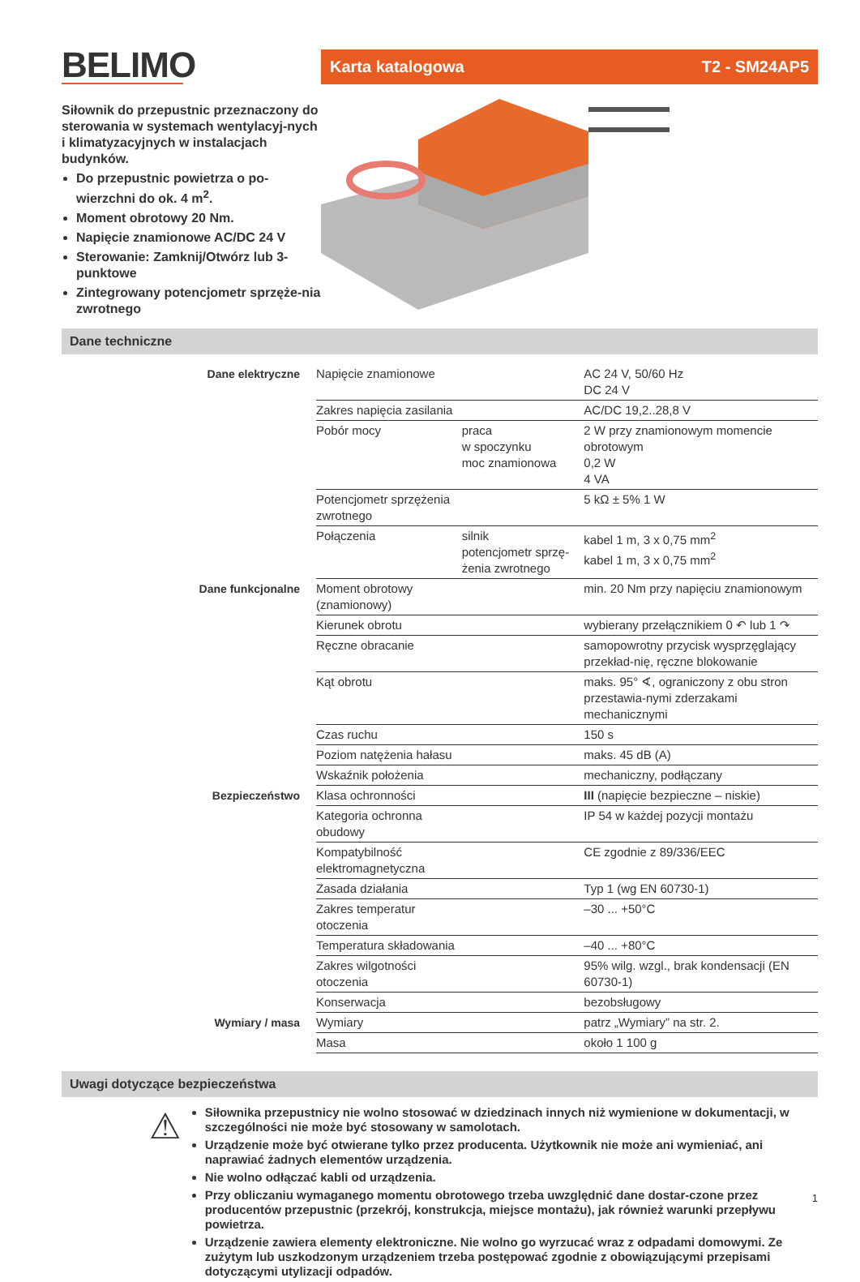BELIMO
Siłownik do przepustnic przeznaczony do sterowania w systemach wentylacyj-nych i klimatyzacyjnych w instalacjach budynków.
Do przepustnic powietrza o po-wierzchni do ok. 4 m<sup>2</sup>.
Moment obrotowy 20 Nm.
Napięcie znamionowe AC/DC 24 V
Sterowanie: Zamknij/Otwórz lub 3-punktowe
Zintegrowany potencjometr sprzęże-nia zwrotnego
Karta katalogowa T2 - SM24AP5
Dane techniczne
| Dane elektryczne | Napięcie znamionowe | | AC 24 V, 50/60 Hz DC 24 V |
| | Zakres napięcia zasilania | | AC/DC 19,2..28,8 V |
| | Pobór mocy | praca w spoczynku moc znamionowa | 2 W przy znamionowym momencie obrotowym 0,2 W 4 VA |
| | Potencjometr sprzężenia zwrotnego | | 5 kΩ ± 5% 1 W |
| | Połączenia | silnik potencjometr sprzę-żenia zwrotnego | kabel 1 m, 3 x 0,75 mm<sup>2</sup> kabel 1 m, 3 x 0,75 mm<sup>2</sup> |
| Dane funkcjonalne | Moment obrotowy (znamionowy) | | min. 20 Nm przy napięciu znamionowym |
| | Kierunek obrotu | | wybierany przełącznikiem 0 ↶ lub 1 ↷ |
| | Ręczne obracanie | | samopowrotny przycisk wysprzęglający przekład-nię, ręczne blokowanie |
| | Kąt obrotu | | maks. 95° ∢, ograniczony z obu stron przestawia-nymi zderzakami mechanicznymi |
| | Czas ruchu | | 150 s |
| | Poziom natężenia hałasu | | maks. 45 dB (A) |
| | Wskaźnik położenia | | mechaniczny, podłączany |
| Bezpieczeństwo | Klasa ochronności | | III (napięcie bezpieczne – niskie) |
| | Kategoria ochronna obudowy | | IP 54 w każdej pozycji montażu |
| | Kompatybilność elektromagnetyczna | | CE zgodnie z 89/336/EEC |
| | Zasada działania | | Typ 1 (wg EN 60730-1) |
| | Zakres temperatur otoczenia | | –30 ... +50°C |
| | Temperatura składowania | | –40 ... +80°C |
| | Zakres wilgotności otoczenia | | 95% wilg. wzgl., brak kondensacji (EN 60730-1) |
| | Konserwacja | | bezobsługowy |
| Wymiary / masa | Wymiary | | patrz „Wymiary” na str. 2. |
| | Masa | | około 1 100 g |
Uwagi dotyczące bezpieczeństwa
⚠
Siłownika przepustnicy nie wolno stosować w dziedzinach innych niż wymienione w dokumentacji, w szczególności nie może być stosowany w samolotach.
Urządzenie może być otwierane tylko przez producenta. Użytkownik nie może ani wymieniać, ani naprawiać żadnych elementów urządzenia.
Nie wolno odłączać kabli od urządzenia.
Przy obliczaniu wymaganego momentu obrotowego trzeba uwzględnić dane dostar-czone przez producentów przepustnic (przekrój, konstrukcja, miejsce montażu), jak również warunki przepływu powietrza.
Urządzenie zawiera elementy elektroniczne. Nie wolno go wyrzucać wraz z odpadami domowymi. Ze zużytym lub uszkodzonym urządzeniem trzeba postępować zgodnie z obowiązującymi przepisami dotyczącymi utylizacji odpadów.
1